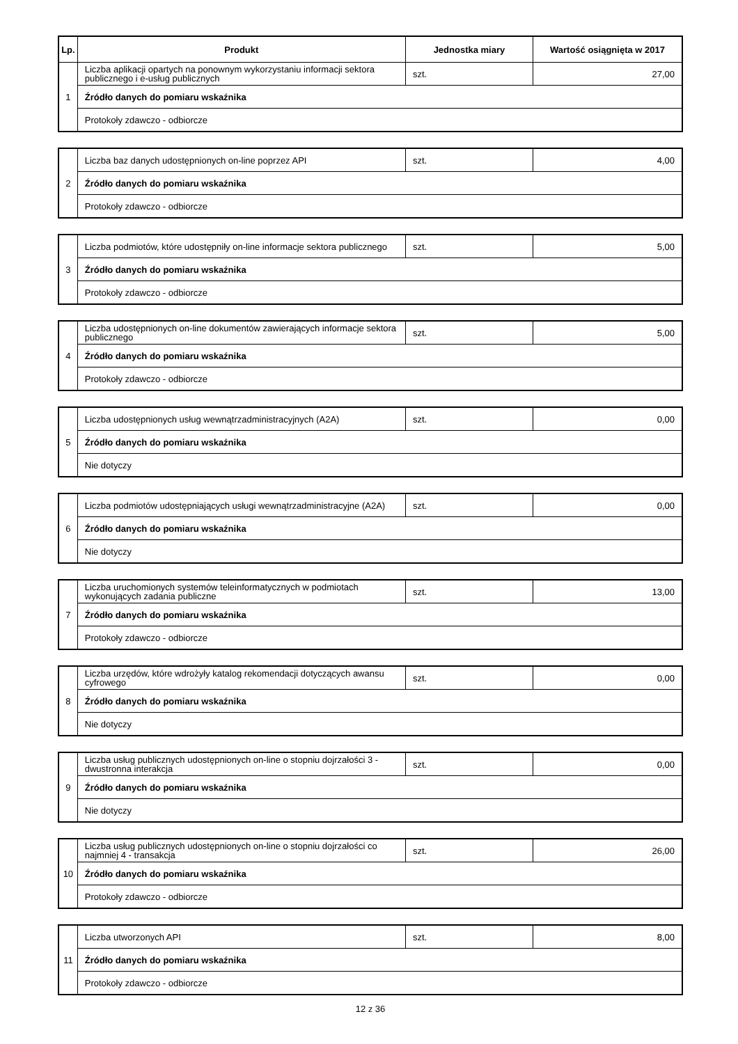| Lp. | Produkt | Jednostka miary | Wartość osiągnięta w 2017 |
| --- | --- | --- | --- |
| 1 | Liczba aplikacji opartych na ponownym wykorzystaniu informacji sektora publicznego i e-usług publicznych | szt. | 27,00 |
| | Źródło danych do pomiaru wskaźnika | | |
| | Protokoły zdawczo - odbiorcze | | |
| 2 | Liczba baz danych udostępnionych on-line poprzez API | szt. | 4,00 |
| | Źródło danych do pomiaru wskaźnika | | |
| | Protokoły zdawczo - odbiorcze | | |
| 3 | Liczba podmiotów, które udostępniły on-line informacje sektora publicznego | szt. | 5,00 |
| | Źródło danych do pomiaru wskaźnika | | |
| | Protokoły zdawczo - odbiorcze | | |
| 4 | Liczba udostępnionych on-line dokumentów zawierających informacje sektora publicznego | szt. | 5,00 |
| | Źródło danych do pomiaru wskaźnika | | |
| | Protokoły zdawczo - odbiorcze | | |
| 5 | Liczba udostępnionych usług wewnątrzadministracyjnych (A2A) | szt. | 0,00 |
| | Źródło danych do pomiaru wskaźnika | | |
| | Nie dotyczy | | |
| 6 | Liczba podmiotów udostępniających usługi wewnątrzadministracyjne (A2A) | szt. | 0,00 |
| | Źródło danych do pomiaru wskaźnika | | |
| | Nie dotyczy | | |
| 7 | Liczba uruchomionych systemów teleinformatycznych w podmiotach wykonujących zadania publiczne | szt. | 13,00 |
| | Źródło danych do pomiaru wskaźnika | | |
| | Protokoły zdawczo - odbiorcze | | |
| 8 | Liczba urzędów, które wdrożyły katalog rekomendacji dotyczących awansu cyfrowego | szt. | 0,00 |
| | Źródło danych do pomiaru wskaźnika | | |
| | Nie dotyczy | | |
| 9 | Liczba usług publicznych udostępnionych on-line o stopniu dojrzałości 3 -dwustronna interakcja | szt. | 0,00 |
| | Źródło danych do pomiaru wskaźnika | | |
| | Nie dotyczy | | |
| 10 | Liczba usług publicznych udostępnionych on-line o stopniu dojrzałości co najmniej 4 - transakcja | szt. | 26,00 |
| | Źródło danych do pomiaru wskaźnika | | |
| | Protokoły zdawczo - odbiorcze | | |
| 11 | Liczba utworzonych API | szt. | 8,00 |
| | Źródło danych do pomiaru wskaźnika | | |
| | Protokoły zdawczo - odbiorcze | | |
12 z 36